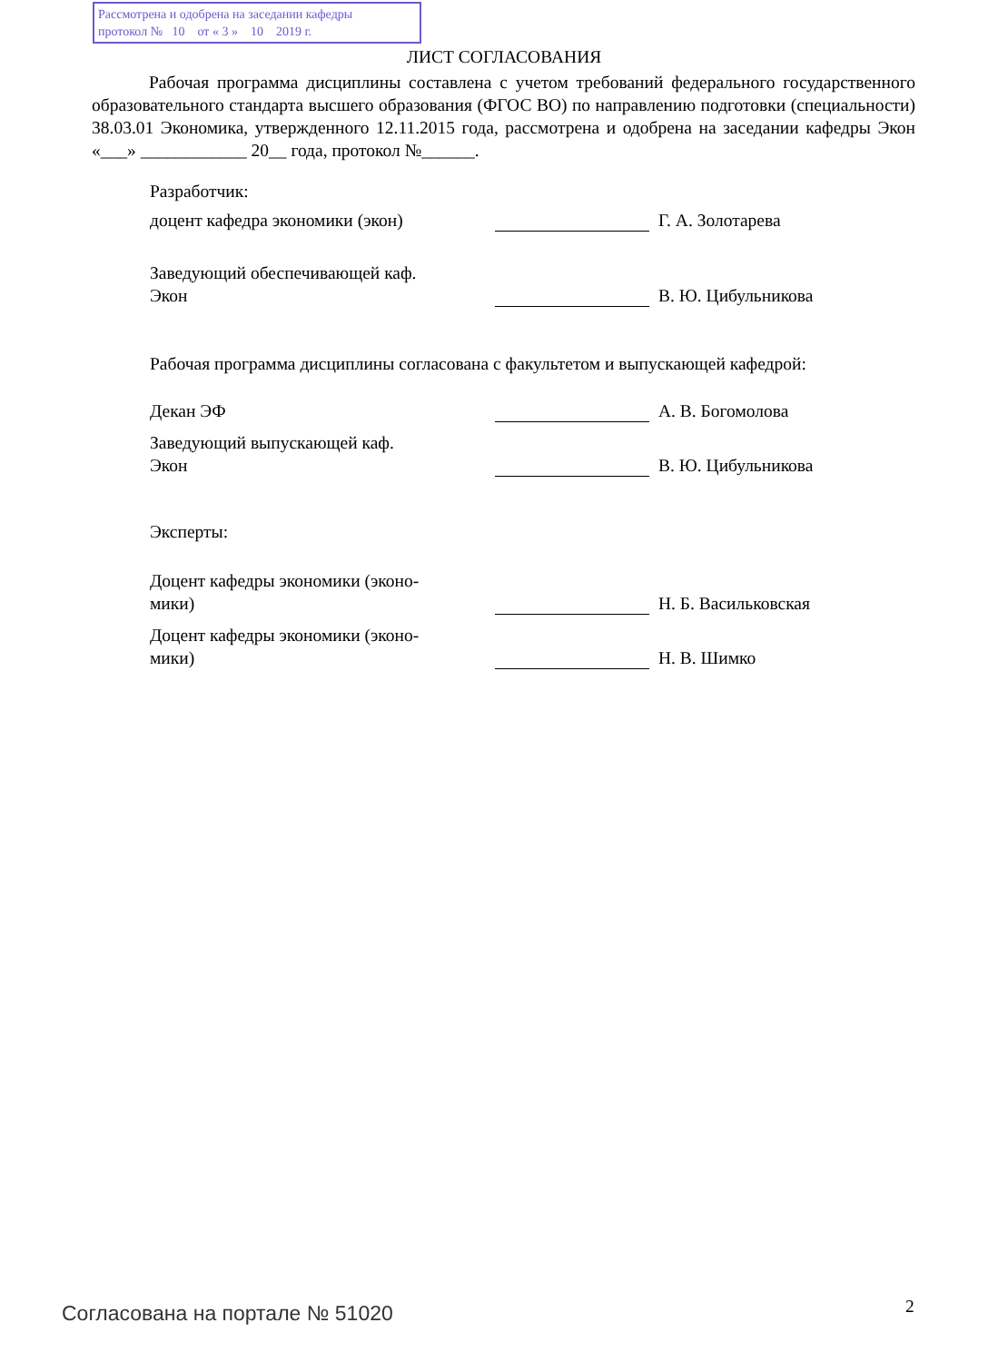Рассмотрена и одобрена на заседании кафедры
протокол № 10 от « 3 » 10 2019 г.
ЛИСТ СОГЛАСОВАНИЯ
Рабочая программа дисциплины составлена с учетом требований федерального государственного образовательного стандарта высшего образования (ФГОС ВО) по направлению подготовки (специальности) 38.03.01 Экономика, утвержденного 12.11.2015 года, рассмотрена и одобрена на заседании кафедры Экон «___» ____________ 20__ года, протокол №______.
Разработчик:
доцент кафедра экономики (экон)
Г. А. Золотарева
Заведующий обеспечивающей каф.
Экон
В. Ю. Цибульникова
Рабочая программа дисциплины согласована с факультетом и выпускающей кафедрой:
Декан ЭФ
А. В. Богомолова
Заведующий выпускающей каф.
Экон
В. Ю. Цибульникова
Эксперты:
Доцент кафедры экономики (эконо-
мики)
Н. Б. Васильковская
Доцент кафедры экономики (эконо-
мики)
Н. В. Шимко
Согласована на портале № 51020 2